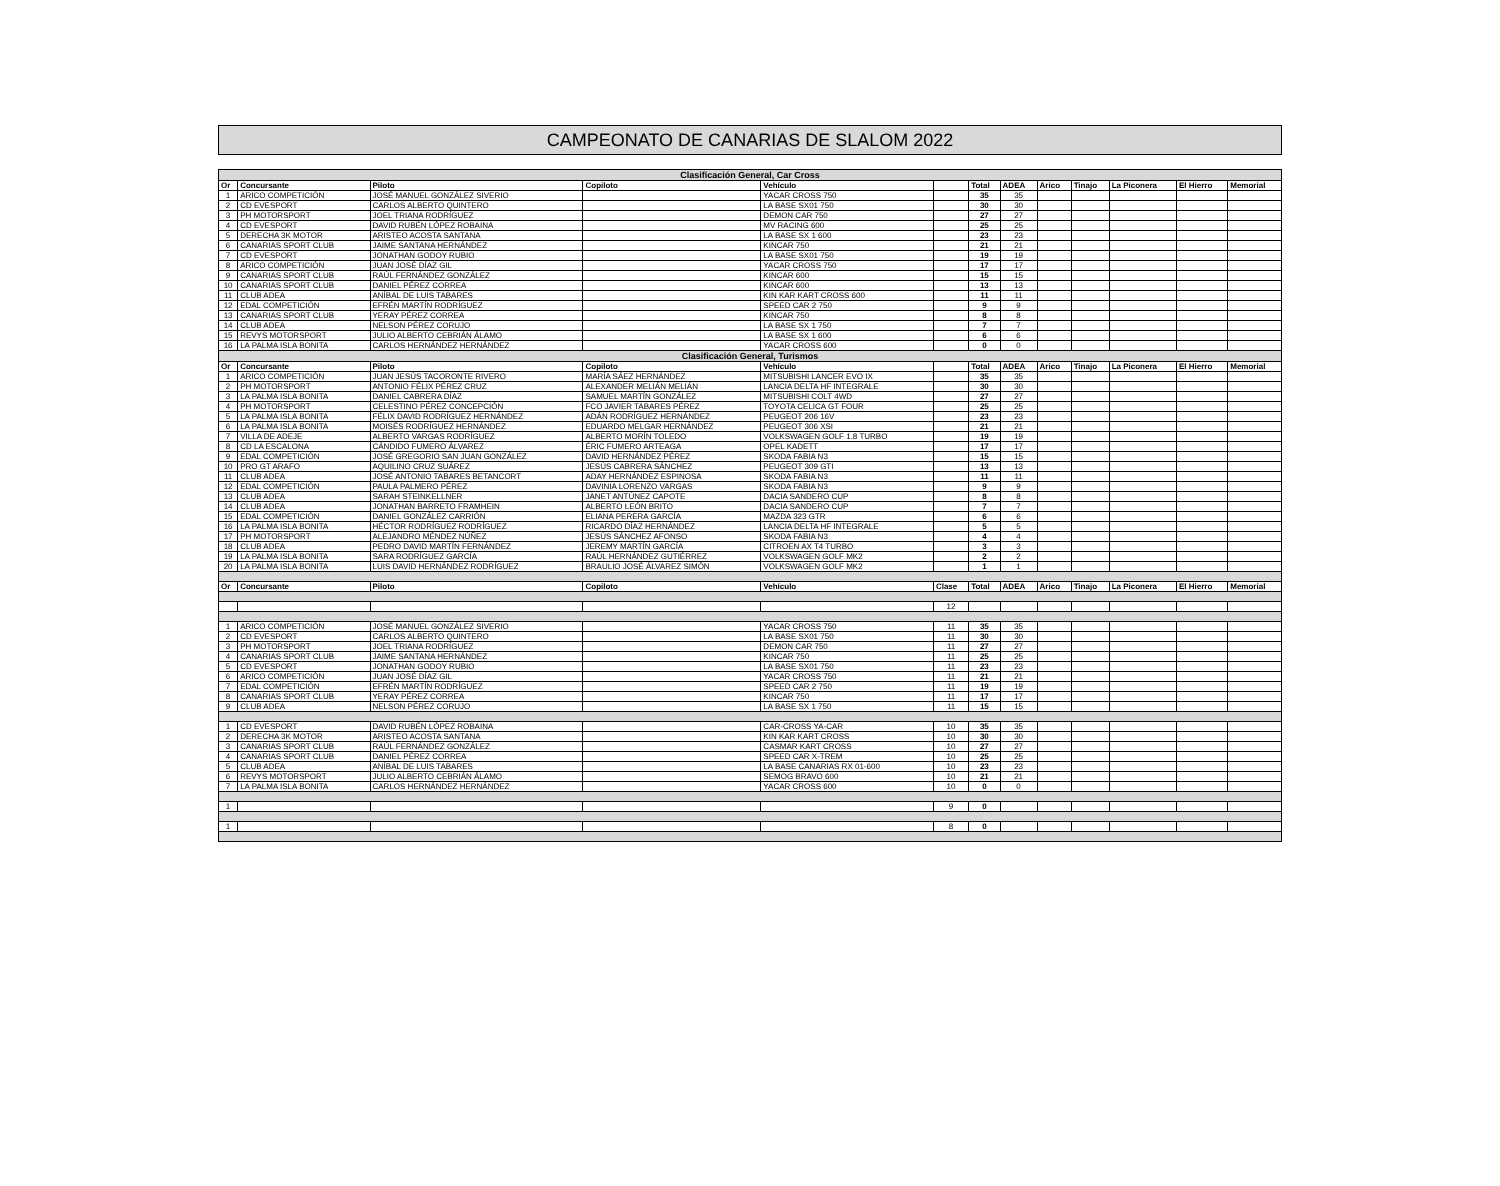CAMPEONATO DE CANARIAS DE SLALOM 2022
| Clasificación General, Car Cross | | | | | | | | | | | | |
| Or | Concursante | Piloto | Copiloto | Vehículo | | Total | ADEA | Arico | Tinajo | La Piconera | El Hierro | Memorial |
| 1 | ARICO COMPETICIÓN | JOSÉ MANUEL GONZÁLEZ SIVERIO | | YACAR CROSS 750 | | 35 | 35 | | | | | |
| 2 | CD EVESPORT | CARLOS ALBERTO QUINTERO | | LA BASE SX01 750 | | 30 | 30 | | | | | |
| 3 | PH MOTORSPORT | JOEL TRIANA RODRÍGUEZ | | DEMON CAR 750 | | 27 | 27 | | | | | |
| 4 | CD EVESPORT | DAVID RUBÉN LÓPEZ ROBAINA | | MV RACING 600 | | 25 | 25 | | | | | |
| 5 | DERECHA 3K MOTOR | ARISTEO ACOSTA SANTANA | | LA BASE SX 1 600 | | 23 | 23 | | | | | |
| 6 | CANARIAS SPORT CLUB | JAIME SANTANA HERNÁNDEZ | | KINCAR 750 | | 21 | 21 | | | | | |
| 7 | CD EVESPORT | JONATHAN GODOY RUBIO | | LA BASE SX01 750 | | 19 | 19 | | | | | |
| 8 | ARICO COMPETICIÓN | JUAN JOSÉ DÍAZ GIL | | YACAR CROSS 750 | | 17 | 17 | | | | | |
| 9 | CANARIAS SPORT CLUB | RAÚL FERNÁNDEZ GONZÁLEZ | | KINCAR 600 | | 15 | 15 | | | | | |
| 10 | CANARIAS SPORT CLUB | DANIEL PÉREZ CORREA | | KINCAR 600 | | 13 | 13 | | | | | |
| 11 | CLUB ADEA | ANÍBAL DE LUIS TABARES | | KIN KAR KART CROSS 600 | | 11 | 11 | | | | | |
| 12 | EDAL COMPETICIÓN | EFRÉN MARTÍN RODRÍGUEZ | | SPEED CAR 2 750 | | 9 | 9 | | | | | |
| 13 | CANARIAS SPORT CLUB | YERAY PÉREZ CORREA | | KINCAR 750 | | 8 | 8 | | | | | |
| 14 | CLUB ADEA | NELSON PÉREZ CORUJO | | LA BASE SX 1 750 | | 7 | 7 | | | | | |
| 15 | REVYS MOTORSPORT | JULIO ALBERTO CEBRIÁN ÁLAMO | | LA BASE SX 1 600 | | 6 | 6 | | | | | |
| 16 | LA PALMA ISLA BONITA | CARLOS HERNÁNDEZ HERNÁNDEZ | | YACAR CROSS 600 | | 0 | 0 | | | | | |
| Clasificación General, Turismos | | | | | | | | | | | | |
| Or | Concursante | Piloto | Copiloto | Vehículo | | Total | ADEA | Arico | Tinajo | La Piconera | El Hierro | Memorial |
| 1 | ARICO COMPETICIÓN | JUAN JESÚS TACORONTE RIVERO | MARÍA SÁEZ HERNÁNDEZ | MITSUBISHI LANCER EVO IX | | 35 | 35 | | | | | |
| 2 | PH MOTORSPORT | ANTONIO FÉLIX PÉREZ CRUZ | ALEXANDER MELIÁN MELIÁN | LANCIA DELTA HF INTEGRALE | | 30 | 30 | | | | | |
| 3 | LA PALMA ISLA BONITA | DANIEL CABRERA DÍAZ | SAMUEL MARTÍN GONZÁLEZ | MITSUBISHI COLT 4WD | | 27 | 27 | | | | | |
| 4 | PH MOTORSPORT | CELESTINO PÉREZ CONCEPCIÓN | FCO JAVIER TABARES PÉREZ | TOYOTA CELICA GT FOUR | | 25 | 25 | | | | | |
| 5 | LA PALMA ISLA BONITA | FÉLIX DAVID RODRÍGUEZ HERNÁNDEZ | ADÁN RODRÍGUEZ HERNÁNDEZ | PEUGEOT 206 16V | | 23 | 23 | | | | | |
| 6 | LA PALMA ISLA BONITA | MOISÉS RODRÍGUEZ HERNÁNDEZ | EDUARDO MELGAR HERNÁNDEZ | PEUGEOT 306 XSI | | 21 | 21 | | | | | |
| 7 | VILLA DE ADEJE | ALBERTO VARGAS RODRÍGUEZ | ALBERTO MORÍN TOLEDO | VOLKSWAGEN GOLF 1.8 TURBO | | 19 | 19 | | | | | |
| 8 | CD LA ESCALONA | CÁNDIDO FUMERO ÁLVAREZ | ÉRIC FUMERO ARTEAGA | OPEL KADETT | | 17 | 17 | | | | | |
| 9 | EDAL COMPETICIÓN | JOSÉ GREGORIO SAN JUAN GONZÁLEZ | DAVID HERNÁNDEZ PÉREZ | SKODA FABIA N3 | | 15 | 15 | | | | | |
| 10 | PRO GT ARAFO | AQUILINO CRUZ SUÁREZ | JESÚS CABRERA SÁNCHEZ | PEUGEOT 309 GTI | | 13 | 13 | | | | | |
| 11 | CLUB ADEA | JOSÉ ANTONIO TABARES BETANCORT | ADAY HERNÁNDEZ ESPINOSA | SKODA FABIA N3 | | 11 | 11 | | | | | |
| 12 | EDAL COMPETICIÓN | PAULA PALMERO PÉREZ | DAVINIA LORENZO VARGAS | SKODA FABIA N3 | | 9 | 9 | | | | | |
| 13 | CLUB ADEA | SARAH STEINKELLNER | JANET ANTÚNEZ CAPOTE | DACIA SANDERO CUP | | 8 | 8 | | | | | |
| 14 | CLUB ADEA | JONATHAN BARRETO FRAMHEIN | ALBERTO LEÓN BRITO | DACIA SANDERO CUP | | 7 | 7 | | | | | |
| 15 | EDAL COMPETICIÓN | DANIEL GONZÁLEZ CARRIÓN | ELIANA PERERA GARCÍA | MAZDA 323 GTR | | 6 | 6 | | | | | |
| 16 | LA PALMA ISLA BONITA | HÉCTOR RODRÍGUEZ RODRÍGUEZ | RICARDO DÍAZ HERNÁNDEZ | LANCIA DELTA HF INTEGRALE | | 5 | 5 | | | | | |
| 17 | PH MOTORSPORT | ALEJANDRO MÉNDEZ NÚÑEZ | JESÚS SÁNCHEZ AFONSO | SKODA FABIA N3 | | 4 | 4 | | | | | |
| 18 | CLUB ADEA | PEDRO DAVID MARTÍN FERNÁNDEZ | JEREMY MARTÍN GARCÍA | CITROEN AX T4 TURBO | | 3 | 3 | | | | | |
| 19 | LA PALMA ISLA BONITA | SARA RODRÍGUEZ GARCÍA | RAÚL HERNÁNDEZ GUTIÉRREZ | VOLKSWAGEN GOLF MK2 | | 2 | 2 | | | | | |
| 20 | LA PALMA ISLA BONITA | LUIS DAVID HERNÁNDEZ RODRÍGUEZ | BRAULIO JOSÉ ÁLVAREZ SIMÓN | VOLKSWAGEN GOLF MK2 | | 1 | 1 | | | | | |
| Or | Concursante | Piloto | Copiloto | Vehículo | Clase | Total | ADEA | Arico | Tinajo | La Piconera | El Hierro | Memorial |
| | | | | | 12 | | | | | | | |
| 1 | ARICO COMPETICIÓN | JOSÉ MANUEL GONZÁLEZ SIVERIO | | YACAR CROSS 750 | 11 | 35 | 35 | | | | | |
| 2 | CD EVESPORT | CARLOS ALBERTO QUINTERO | | LA BASE SX01 750 | 11 | 30 | 30 | | | | | |
| 3 | PH MOTORSPORT | JOEL TRIANA RODRÍGUEZ | | DEMON CAR 750 | 11 | 27 | 27 | | | | | |
| 4 | CANARIAS SPORT CLUB | JAIME SANTANA HERNÁNDEZ | | KINCAR 750 | 11 | 25 | 25 | | | | | |
| 5 | CD EVESPORT | JONATHAN GODOY RUBIO | | LA BASE SX01 750 | 11 | 23 | 23 | | | | | |
| 6 | ARICO COMPETICIÓN | JUAN JOSÉ DÍAZ GIL | | YACAR CROSS 750 | 11 | 21 | 21 | | | | | |
| 7 | EDAL COMPETICIÓN | EFRÉN MARTÍN RODRÍGUEZ | | SPEED CAR 2 750 | 11 | 19 | 19 | | | | | |
| 8 | CANARIAS SPORT CLUB | YERAY PÉREZ CORREA | | KINCAR 750 | 11 | 17 | 17 | | | | | |
| 9 | CLUB ADEA | NELSON PÉREZ CORUJO | | LA BASE SX 1 750 | 11 | 15 | 15 | | | | | |
| 1 | CD EVESPORT | DAVID RUBÉN LÓPEZ ROBAINA | | CAR-CROSS YA-CAR | 10 | 35 | 35 | | | | | |
| 2 | DERECHA 3K MOTOR | ARISTEO ACOSTA SANTANA | | KIN KAR KART CROSS | 10 | 30 | 30 | | | | | |
| 3 | CANARIAS SPORT CLUB | RAÚL FERNÁNDEZ GONZÁLEZ | | CASMAR KART CROSS | 10 | 27 | 27 | | | | | |
| 4 | CANARIAS SPORT CLUB | DANIEL PÉREZ CORREA | | SPEED CAR X-TREM | 10 | 25 | 25 | | | | | |
| 5 | CLUB ADEA | ANÍBAL DE LUIS TABARES | | LA BASE CANARIAS RX 01-600 | 10 | 23 | 23 | | | | | |
| 6 | REVYS MOTORSPORT | JULIO ALBERTO CEBRIÁN ÁLAMO | | SEMOG BRAVO 600 | 10 | 21 | 21 | | | | | |
| 7 | LA PALMA ISLA BONITA | CARLOS HERNÁNDEZ HERNÁNDEZ | | YACAR CROSS 600 | 10 | 0 | 0 | | | | | |
| 1 | | | | | 9 | 0 | | | | | | |
| 1 | | | | | 8 | 0 | | | | | | |